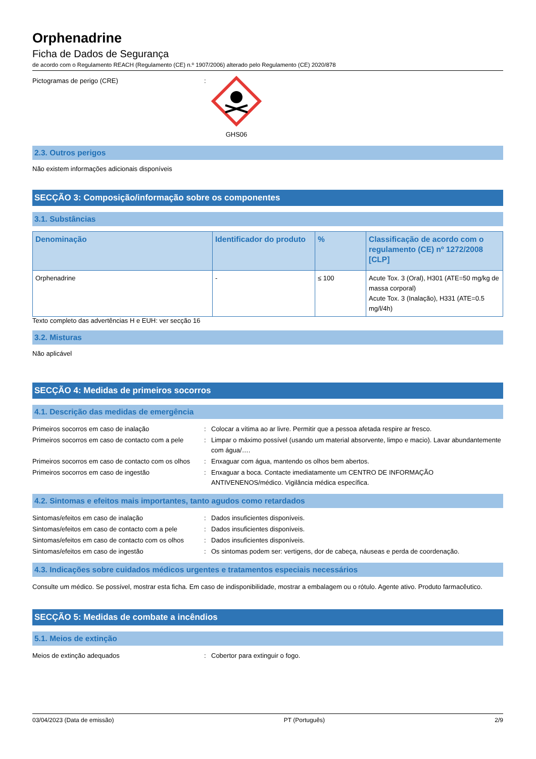Orphenadrine
Ficha de Dados de Segurança
de acordo com o Regulamento REACH (Regulamento (CE) n.º 1907/2006) alterado pelo Regulamento (CE) 2020/878
Pictogramas de perigo (CRE) : GHS06
2.3. Outros perigos
Não existem informações adicionais disponíveis
SECÇÃO 3: Composição/informação sobre os componentes
3.1. Substâncias
| Denominação | Identificador do produto | % | Classificação de acordo com o regulamento (CE) nº 1272/2008 [CLP] |
| --- | --- | --- | --- |
| Orphenadrine | - | ≤ 100 | Acute Tox. 3 (Oral), H301 (ATE=50 mg/kg de massa corporal) Acute Tox. 3 (Inalação), H331 (ATE=0.5 mg/l/4h) |
Texto completo das advertências H e EUH: ver secção 16
3.2. Misturas
Não aplicável
SECÇÃO 4: Medidas de primeiros socorros
4.1. Descrição das medidas de emergência
Primeiros socorros em caso de inalação : Colocar a vítima ao ar livre. Permitir que a pessoa afetada respire ar fresco.
Primeiros socorros em caso de contacto com a pele
: Limpar o máximo possível (usando um material absorvente, limpo e macio). Lavar abundantemente com água/….
Primeiros socorros em caso de contacto com os olhos
: Enxaguar com água, mantendo os olhos bem abertos.
Primeiros socorros em caso de ingestão : Enxaguar a boca. Contacte imediatamente um CENTRO DE INFORMAÇÃO ANTIVENENOS/médico. Vigilância médica específica.
4.2. Sintomas e efeitos mais importantes, tanto agudos como retardados
Sintomas/efeitos em caso de inalação : Dados insuficientes disponíveis.
Sintomas/efeitos em caso de contacto com a pele
: Dados insuficientes disponíveis.
Sintomas/efeitos em caso de contacto com os olhos
: Dados insuficientes disponíveis.
Sintomas/efeitos em caso de ingestão : Os sintomas podem ser: vertigens, dor de cabeça, náuseas e perda de coordenação.
4.3. Indicações sobre cuidados médicos urgentes e tratamentos especiais necessários
Consulte um médico. Se possível, mostrar esta ficha. Em caso de indisponibilidade, mostrar a embalagem ou o rótulo. Agente ativo. Produto farmacêutico.
SECÇÃO 5: Medidas de combate a incêndios
5.1. Meios de extinção
Meios de extinção adequados : Cobertor para extinguir o fogo.
03/04/2023 (Data de emissão) PT (Português) 2/9